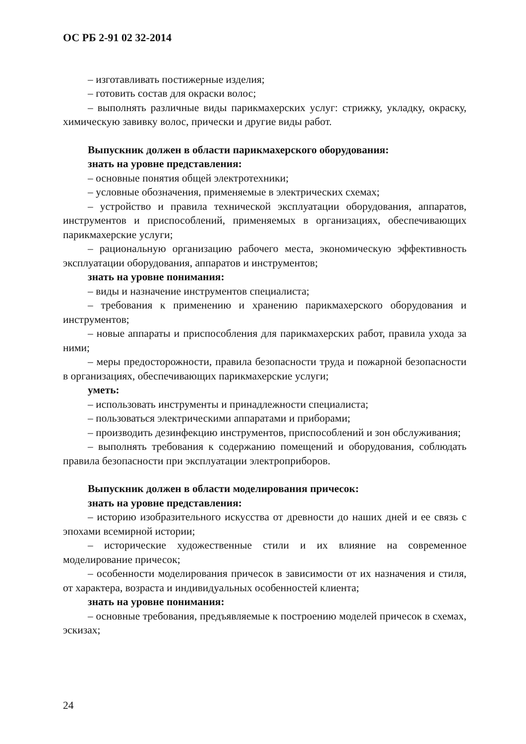ОС РБ 2-91 02 32-2014
– изготавливать постижерные изделия;
– готовить состав для окраски волос;
– выполнять различные виды парикмахерских услуг: стрижку, укладку, окраску, химическую завивку волос, прически и другие виды работ.
Выпускник должен в области парикмахерского оборудования:
знать на уровне представления:
– основные понятия общей электротехники;
– условные обозначения, применяемые в электрических схемах;
– устройство и правила технической эксплуатации оборудования, аппаратов, инструментов и приспособлений, применяемых в организациях, обеспечивающих парикмахерские услуги;
– рациональную организацию рабочего места, экономическую эффективность эксплуатации оборудования, аппаратов и инструментов;
знать на уровне понимания:
– виды и назначение инструментов специалиста;
– требования к применению и хранению парикмахерского оборудования и инструментов;
– новые аппараты и приспособления для парикмахерских работ, правила ухода за ними;
– меры предосторожности, правила безопасности труда и пожарной безопасности в организациях, обеспечивающих парикмахерские услуги;
уметь:
– использовать инструменты и принадлежности специалиста;
– пользоваться электрическими аппаратами и приборами;
– производить дезинфекцию инструментов, приспособлений и зон обслуживания;
– выполнять требования к содержанию помещений и оборудования, соблюдать правила безопасности при эксплуатации электроприборов.
Выпускник должен в области моделирования причесок:
знать на уровне представления:
– историю изобразительного искусства от древности до наших дней и ее связь с эпохами всемирной истории;
– исторические художественные стили и их влияние на современное моделирование причесок;
– особенности моделирования причесок в зависимости от их назначения и стиля, от характера, возраста и индивидуальных особенностей клиента;
знать на уровне понимания:
– основные требования, предъявляемые к построению моделей причесок в схемах, эскизах;
24